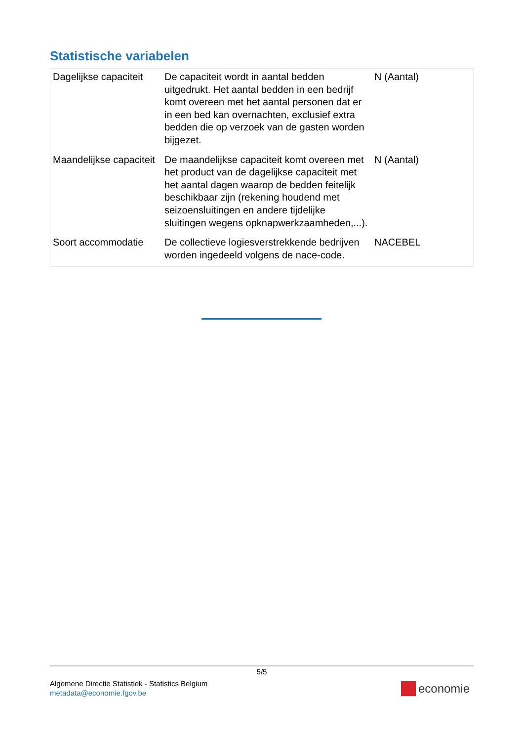Statistische variabelen
| Dagelijkse capaciteit | De capaciteit wordt in aantal bedden uitgedrukt. Het aantal bedden in een bedrijf komt overeen met het aantal personen dat er in een bed kan overnachten, exclusief extra bedden die op verzoek van de gasten worden bijgezet. | N (Aantal) |
| Maandelijkse capaciteit | De maandelijkse capaciteit komt overeen met het product van de dagelijkse capaciteit met het aantal dagen waarop de bedden feitelijk beschikbaar zijn (rekening houdend met seizoensluitingen en andere tijdelijke sluitingen wegens opknapwerkzaamheden,...). | N (Aantal) |
| Soort accommodatie | De collectieve logiesverstrekkende bedrijven worden ingedeeld volgens de nace-code. | NACEBEL |
5/5
Algemene Directie Statistiek - Statistics Belgium
metadata@economie.fgov.be
economie